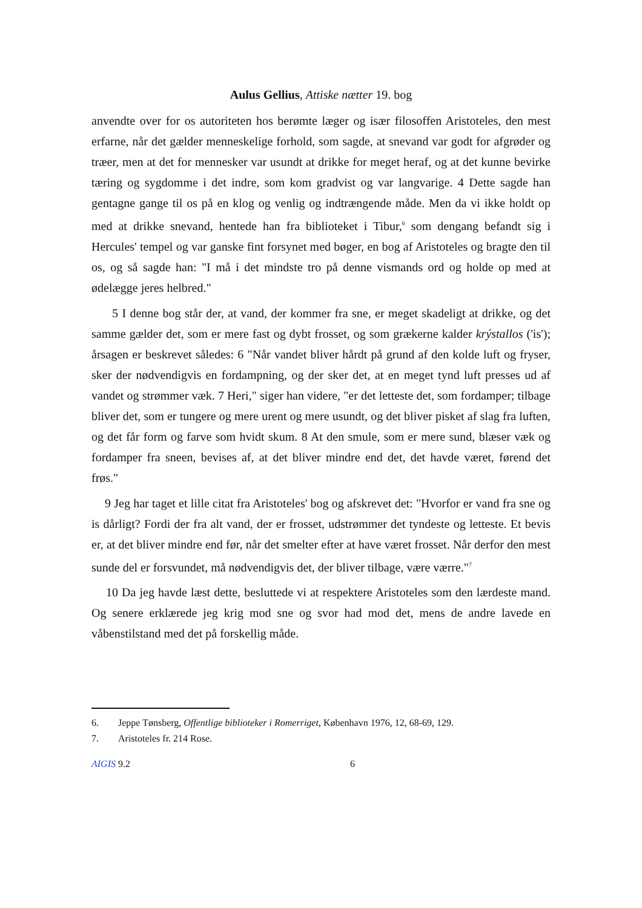Aulus Gellius, Attiske nætter 19. bog
anvendte over for os autoriteten hos berømte læger og især filosoffen Aristoteles, den mest erfarne, når det gælder menneskelige forhold, som sagde, at snevand var godt for afgrøder og træer, men at det for mennesker var usundt at drikke for meget heraf, og at det kunne bevirke tæring og sygdomme i det indre, som kom gradvist og var langvarige. 4 Dette sagde han gentagne gange til os på en klog og venlig og indtrængende måde. Men da vi ikke holdt op med at drikke snevand, hentede han fra biblioteket i Tibur,<sup>6</sup> som dengang befandt sig i Hercules' tempel og var ganske fint forsynet med bøger, en bog af Aristoteles og bragte den til os, og så sagde han: "I må i det mindste tro på denne vismands ord og holde op med at ødelægge jeres helbred."
5 I denne bog står der, at vand, der kommer fra sne, er meget skadeligt at drikke, og det samme gælder det, som er mere fast og dybt frosset, og som grækerne kalder krýstallos ('is'); årsagen er beskrevet således: 6 "Når vandet bliver hårdt på grund af den kolde luft og fryser, sker der nødvendigvis en fordampning, og der sker det, at en meget tynd luft presses ud af vandet og strømmer væk. 7 Heri," siger han videre, "er det letteste det, som fordamper; tilbage bliver det, som er tungere og mere urent og mere usundt, og det bliver pisket af slag fra luften, og det får form og farve som hvidt skum. 8 At den smule, som er mere sund, blæser væk og fordamper fra sneen, bevises af, at det bliver mindre end det, det havde været, førend det frøs."
9 Jeg har taget et lille citat fra Aristoteles' bog og afskrevet det: "Hvorfor er vand fra sne og is dårligt? Fordi der fra alt vand, der er frosset, udstrømmer det tyndeste og letteste. Et bevis er, at det bliver mindre end før, når det smelter efter at have været frosset. Når derfor den mest sunde del er forsvundet, må nødvendigvis det, der bliver tilbage, være værre."<sup>7</sup>
10 Da jeg havde læst dette, besluttede vi at respektere Aristoteles som den lærdeste mand. Og senere erklærede jeg krig mod sne og svor had mod det, mens de andre lavede en våbenstilstand med det på forskellig måde.
6. Jeppe Tønsberg, Offentlige biblioteker i Romerriget, København 1976, 12, 68-69, 129.
7. Aristoteles fr. 214 Rose.
AIGIS 9.2 6